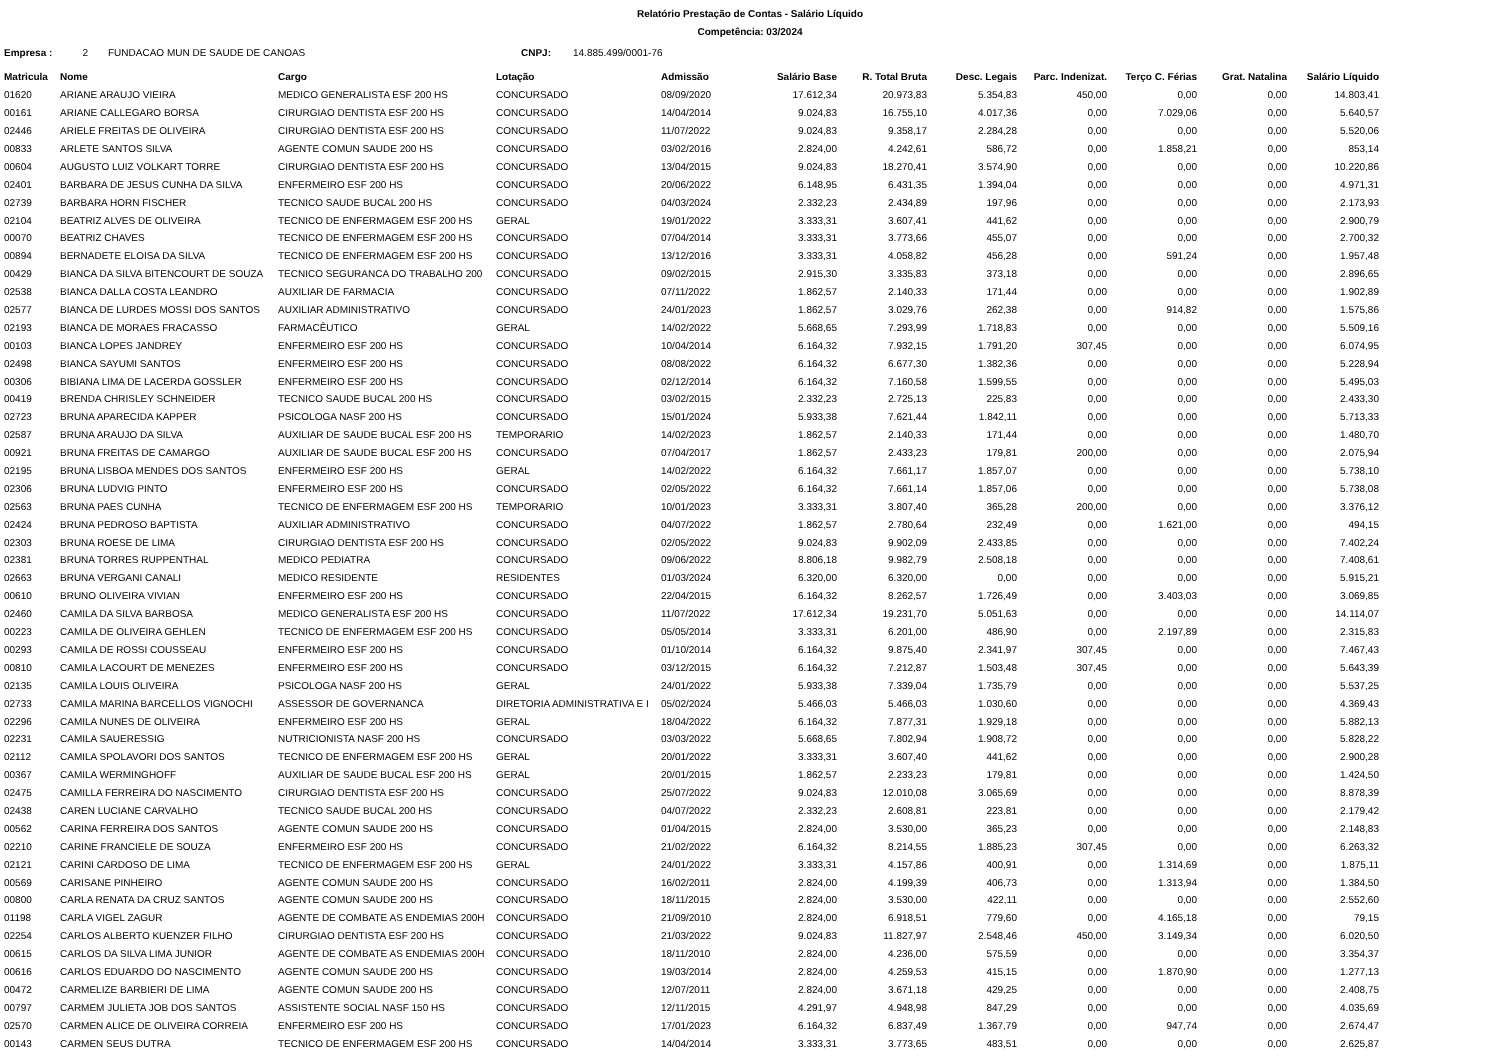Relatório Prestação de Contas - Salário Líquido
Competência: 03/2024
Empresa : 2 FUNDACAO MUN DE SAUDE DE CANOAS CNPJ: 14.885.499/0001-76
| Matricula | Nome | Cargo | Lotação | Admissão | Salário Base | R. Total Bruta | Desc. Legais | Parc. Indenizat. | Terço C. Férias | Grat. Natalina | Salário Líquido |
| --- | --- | --- | --- | --- | --- | --- | --- | --- | --- | --- | --- |
| 01620 | ARIANE ARAUJO VIEIRA | MEDICO GENERALISTA ESF 200 HS | CONCURSADO | 08/09/2020 | 17.612,34 | 20.973,83 | 5.354,83 | 450,00 | 0,00 | 0,00 | 14.803,41 |
| 00161 | ARIANE CALLEGARO BORSA | CIRURGIAO DENTISTA ESF 200 HS | CONCURSADO | 14/04/2014 | 9.024,83 | 16.755,10 | 4.017,36 | 0,00 | 7.029,06 | 0,00 | 5.640,57 |
| 02446 | ARIELE FREITAS DE OLIVEIRA | CIRURGIAO DENTISTA ESF 200 HS | CONCURSADO | 11/07/2022 | 9.024,83 | 9.358,17 | 2.284,28 | 0,00 | 0,00 | 0,00 | 5.520,06 |
| 00833 | ARLETE SANTOS SILVA | AGENTE COMUN SAUDE 200 HS | CONCURSADO | 03/02/2016 | 2.824,00 | 4.242,61 | 586,72 | 0,00 | 1.858,21 | 0,00 | 853,14 |
| 00604 | AUGUSTO LUIZ VOLKART TORRE | CIRURGIAO DENTISTA ESF 200 HS | CONCURSADO | 13/04/2015 | 9.024,83 | 18.270,41 | 3.574,90 | 0,00 | 0,00 | 0,00 | 10.220,86 |
| 02401 | BARBARA DE JESUS CUNHA DA SILVA | ENFERMEIRO ESF 200 HS | CONCURSADO | 20/06/2022 | 6.148,95 | 6.431,35 | 1.394,04 | 0,00 | 0,00 | 0,00 | 4.971,31 |
| 02739 | BARBARA HORN FISCHER | TECNICO SAUDE BUCAL 200 HS | CONCURSADO | 04/03/2024 | 2.332,23 | 2.434,89 | 197,96 | 0,00 | 0,00 | 0,00 | 2.173,93 |
| 02104 | BEATRIZ ALVES DE OLIVEIRA | TECNICO DE ENFERMAGEM ESF 200 HS | GERAL | 19/01/2022 | 3.333,31 | 3.607,41 | 441,62 | 0,00 | 0,00 | 0,00 | 2.900,79 |
| 00070 | BEATRIZ CHAVES | TECNICO DE ENFERMAGEM ESF 200 HS | CONCURSADO | 07/04/2014 | 3.333,31 | 3.773,66 | 455,07 | 0,00 | 0,00 | 0,00 | 2.700,32 |
| 00894 | BERNADETE ELOISA DA SILVA | TECNICO DE ENFERMAGEM ESF 200 HS | CONCURSADO | 13/12/2016 | 3.333,31 | 4.058,82 | 456,28 | 0,00 | 591,24 | 0,00 | 1.957,48 |
| 00429 | BIANCA DA SILVA BITENCOURT DE SOUZA | TECNICO SEGURANCA DO TRABALHO 200 | CONCURSADO | 09/02/2015 | 2.915,30 | 3.335,83 | 373,18 | 0,00 | 0,00 | 0,00 | 2.896,65 |
| 02538 | BIANCA DALLA COSTA LEANDRO | AUXILIAR DE FARMACIA | CONCURSADO | 07/11/2022 | 1.862,57 | 2.140,33 | 171,44 | 0,00 | 0,00 | 0,00 | 1.902,89 |
| 02577 | BIANCA DE LURDES MOSSI DOS SANTOS | AUXILIAR ADMINISTRATIVO | CONCURSADO | 24/01/2023 | 1.862,57 | 3.029,76 | 262,38 | 0,00 | 914,82 | 0,00 | 1.575,86 |
| 02193 | BIANCA DE MORAES FRACASSO | FARMACÊUTICO | GERAL | 14/02/2022 | 5.668,65 | 7.293,99 | 1.718,83 | 0,00 | 0,00 | 0,00 | 5.509,16 |
| 00103 | BIANCA LOPES JANDREY | ENFERMEIRO ESF 200 HS | CONCURSADO | 10/04/2014 | 6.164,32 | 7.932,15 | 1.791,20 | 307,45 | 0,00 | 0,00 | 6.074,95 |
| 02498 | BIANCA SAYUMI SANTOS | ENFERMEIRO ESF 200 HS | CONCURSADO | 08/08/2022 | 6.164,32 | 6.677,30 | 1.382,36 | 0,00 | 0,00 | 0,00 | 5.228,94 |
| 00306 | BIBIANA LIMA DE LACERDA GOSSLER | ENFERMEIRO ESF 200 HS | CONCURSADO | 02/12/2014 | 6.164,32 | 7.160,58 | 1.599,55 | 0,00 | 0,00 | 0,00 | 5.495,03 |
| 00419 | BRENDA CHRISLEY SCHNEIDER | TECNICO SAUDE BUCAL 200 HS | CONCURSADO | 03/02/2015 | 2.332,23 | 2.725,13 | 225,83 | 0,00 | 0,00 | 0,00 | 2.433,30 |
| 02723 | BRUNA APARECIDA KAPPER | PSICOLOGA NASF 200 HS | CONCURSADO | 15/01/2024 | 5.933,38 | 7.621,44 | 1.842,11 | 0,00 | 0,00 | 0,00 | 5.713,33 |
| 02587 | BRUNA ARAUJO DA SILVA | AUXILIAR DE SAUDE BUCAL ESF 200 HS | TEMPORARIO | 14/02/2023 | 1.862,57 | 2.140,33 | 171,44 | 0,00 | 0,00 | 0,00 | 1.480,70 |
| 00921 | BRUNA FREITAS DE CAMARGO | AUXILIAR DE SAUDE BUCAL ESF 200 HS | CONCURSADO | 07/04/2017 | 1.862,57 | 2.433,23 | 179,81 | 200,00 | 0,00 | 0,00 | 2.075,94 |
| 02195 | BRUNA LISBOA MENDES DOS SANTOS | ENFERMEIRO ESF 200 HS | GERAL | 14/02/2022 | 6.164,32 | 7.661,17 | 1.857,07 | 0,00 | 0,00 | 0,00 | 5.738,10 |
| 02306 | BRUNA LUDVIG PINTO | ENFERMEIRO ESF 200 HS | CONCURSADO | 02/05/2022 | 6.164,32 | 7.661,14 | 1.857,06 | 0,00 | 0,00 | 0,00 | 5.738,08 |
| 02563 | BRUNA PAES CUNHA | TECNICO DE ENFERMAGEM ESF 200 HS | TEMPORARIO | 10/01/2023 | 3.333,31 | 3.807,40 | 365,28 | 200,00 | 0,00 | 0,00 | 3.376,12 |
| 02424 | BRUNA PEDROSO BAPTISTA | AUXILIAR ADMINISTRATIVO | CONCURSADO | 04/07/2022 | 1.862,57 | 2.780,64 | 232,49 | 0,00 | 1.621,00 | 0,00 | 494,15 |
| 02303 | BRUNA ROESE DE LIMA | CIRURGIAO DENTISTA ESF 200 HS | CONCURSADO | 02/05/2022 | 9.024,83 | 9.902,09 | 2.433,85 | 0,00 | 0,00 | 0,00 | 7.402,24 |
| 02381 | BRUNA TORRES RUPPENTHAL | MEDICO PEDIATRA | CONCURSADO | 09/06/2022 | 8.806,18 | 9.982,79 | 2.508,18 | 0,00 | 0,00 | 0,00 | 7.408,61 |
| 02663 | BRUNA VERGANI CANALI | MEDICO RESIDENTE | RESIDENTES | 01/03/2024 | 6.320,00 | 6.320,00 | 0,00 | 0,00 | 0,00 | 0,00 | 5.915,21 |
| 00610 | BRUNO OLIVEIRA VIVIAN | ENFERMEIRO ESF 200 HS | CONCURSADO | 22/04/2015 | 6.164,32 | 8.262,57 | 1.726,49 | 0,00 | 3.403,03 | 0,00 | 3.069,85 |
| 02460 | CAMILA DA SILVA BARBOSA | MEDICO GENERALISTA ESF 200 HS | CONCURSADO | 11/07/2022 | 17.612,34 | 19.231,70 | 5.051,63 | 0,00 | 0,00 | 0,00 | 14.114,07 |
| 00223 | CAMILA DE OLIVEIRA GEHLEN | TECNICO DE ENFERMAGEM ESF 200 HS | CONCURSADO | 05/05/2014 | 3.333,31 | 6.201,00 | 486,90 | 0,00 | 2.197,89 | 0,00 | 2.315,83 |
| 00293 | CAMILA DE ROSSI COUSSEAU | ENFERMEIRO ESF 200 HS | CONCURSADO | 01/10/2014 | 6.164,32 | 9.875,40 | 2.341,97 | 307,45 | 0,00 | 0,00 | 7.467,43 |
| 00810 | CAMILA LACOURT DE MENEZES | ENFERMEIRO ESF 200 HS | CONCURSADO | 03/12/2015 | 6.164,32 | 7.212,87 | 1.503,48 | 307,45 | 0,00 | 0,00 | 5.643,39 |
| 02135 | CAMILA LOUIS OLIVEIRA | PSICOLOGA NASF 200 HS | GERAL | 24/01/2022 | 5.933,38 | 7.339,04 | 1.735,79 | 0,00 | 0,00 | 0,00 | 5.537,25 |
| 02733 | CAMILA MARINA BARCELLOS VIGNOCHI | ASSESSOR DE GOVERNANCA | DIRETORIA ADMINISTRATIVA E I | 05/02/2024 | 5.466,03 | 5.466,03 | 1.030,60 | 0,00 | 0,00 | 0,00 | 4.369,43 |
| 02296 | CAMILA NUNES DE OLIVEIRA | ENFERMEIRO ESF 200 HS | GERAL | 18/04/2022 | 6.164,32 | 7.877,31 | 1.929,18 | 0,00 | 0,00 | 0,00 | 5.882,13 |
| 02231 | CAMILA SAUERESSIG | NUTRICIONISTA NASF 200 HS | CONCURSADO | 03/03/2022 | 5.668,65 | 7.802,94 | 1.908,72 | 0,00 | 0,00 | 0,00 | 5.828,22 |
| 02112 | CAMILA SPOLAVORI DOS SANTOS | TECNICO DE ENFERMAGEM ESF 200 HS | GERAL | 20/01/2022 | 3.333,31 | 3.607,40 | 441,62 | 0,00 | 0,00 | 0,00 | 2.900,28 |
| 00367 | CAMILA WERMINGHOFF | AUXILIAR DE SAUDE BUCAL ESF 200 HS | GERAL | 20/01/2015 | 1.862,57 | 2.233,23 | 179,81 | 0,00 | 0,00 | 0,00 | 1.424,50 |
| 02475 | CAMILLA FERREIRA DO NASCIMENTO | CIRURGIAO DENTISTA ESF 200 HS | CONCURSADO | 25/07/2022 | 9.024,83 | 12.010,08 | 3.065,69 | 0,00 | 0,00 | 0,00 | 8.878,39 |
| 02438 | CAREN LUCIANE CARVALHO | TECNICO SAUDE BUCAL 200 HS | CONCURSADO | 04/07/2022 | 2.332,23 | 2.608,81 | 223,81 | 0,00 | 0,00 | 0,00 | 2.179,42 |
| 00562 | CARINA FERREIRA DOS SANTOS | AGENTE COMUN SAUDE 200 HS | CONCURSADO | 01/04/2015 | 2.824,00 | 3.530,00 | 365,23 | 0,00 | 0,00 | 0,00 | 2.148,83 |
| 02210 | CARINE FRANCIELE DE SOUZA | ENFERMEIRO ESF 200 HS | CONCURSADO | 21/02/2022 | 6.164,32 | 8.214,55 | 1.885,23 | 307,45 | 0,00 | 0,00 | 6.263,32 |
| 02121 | CARINI CARDOSO DE LIMA | TECNICO DE ENFERMAGEM ESF 200 HS | GERAL | 24/01/2022 | 3.333,31 | 4.157,86 | 400,91 | 0,00 | 1.314,69 | 0,00 | 1.875,11 |
| 00569 | CARISANE PINHEIRO | AGENTE COMUN SAUDE 200 HS | CONCURSADO | 16/02/2011 | 2.824,00 | 4.199,39 | 406,73 | 0,00 | 1.313,94 | 0,00 | 1.384,50 |
| 00800 | CARLA RENATA DA CRUZ SANTOS | AGENTE COMUN SAUDE 200 HS | CONCURSADO | 18/11/2015 | 2.824,00 | 3.530,00 | 422,11 | 0,00 | 0,00 | 0,00 | 2.552,60 |
| 01198 | CARLA VIGEL ZAGUR | AGENTE DE COMBATE AS ENDEMIAS 200H | CONCURSADO | 21/09/2010 | 2.824,00 | 6.918,51 | 779,60 | 0,00 | 4.165,18 | 0,00 | 79,15 |
| 02254 | CARLOS ALBERTO KUENZER FILHO | CIRURGIAO DENTISTA ESF 200 HS | CONCURSADO | 21/03/2022 | 9.024,83 | 11.827,97 | 2.548,46 | 450,00 | 3.149,34 | 0,00 | 6.020,50 |
| 00615 | CARLOS DA SILVA LIMA JUNIOR | AGENTE DE COMBATE AS ENDEMIAS 200H | CONCURSADO | 18/11/2010 | 2.824,00 | 4.236,00 | 575,59 | 0,00 | 0,00 | 0,00 | 3.354,37 |
| 00616 | CARLOS EDUARDO DO NASCIMENTO | AGENTE COMUN SAUDE 200 HS | CONCURSADO | 19/03/2014 | 2.824,00 | 4.259,53 | 415,15 | 0,00 | 1.870,90 | 0,00 | 1.277,13 |
| 00472 | CARMELIZE BARBIERI DE LIMA | AGENTE COMUN SAUDE 200 HS | CONCURSADO | 12/07/2011 | 2.824,00 | 3.671,18 | 429,25 | 0,00 | 0,00 | 0,00 | 2.408,75 |
| 00797 | CARMEM JULIETA JOB DOS SANTOS | ASSISTENTE SOCIAL NASF 150 HS | CONCURSADO | 12/11/2015 | 4.291,97 | 4.948,98 | 847,29 | 0,00 | 0,00 | 0,00 | 4.035,69 |
| 02570 | CARMEN ALICE DE OLIVEIRA CORREIA | ENFERMEIRO ESF 200 HS | CONCURSADO | 17/01/2023 | 6.164,32 | 6.837,49 | 1.367,79 | 0,00 | 947,74 | 0,00 | 2.674,47 |
| 00143 | CARMEN SEUS DUTRA | TECNICO DE ENFERMAGEM ESF 200 HS | CONCURSADO | 14/04/2014 | 3.333,31 | 3.773,65 | 483,51 | 0,00 | 0,00 | 0,00 | 2.625,87 |